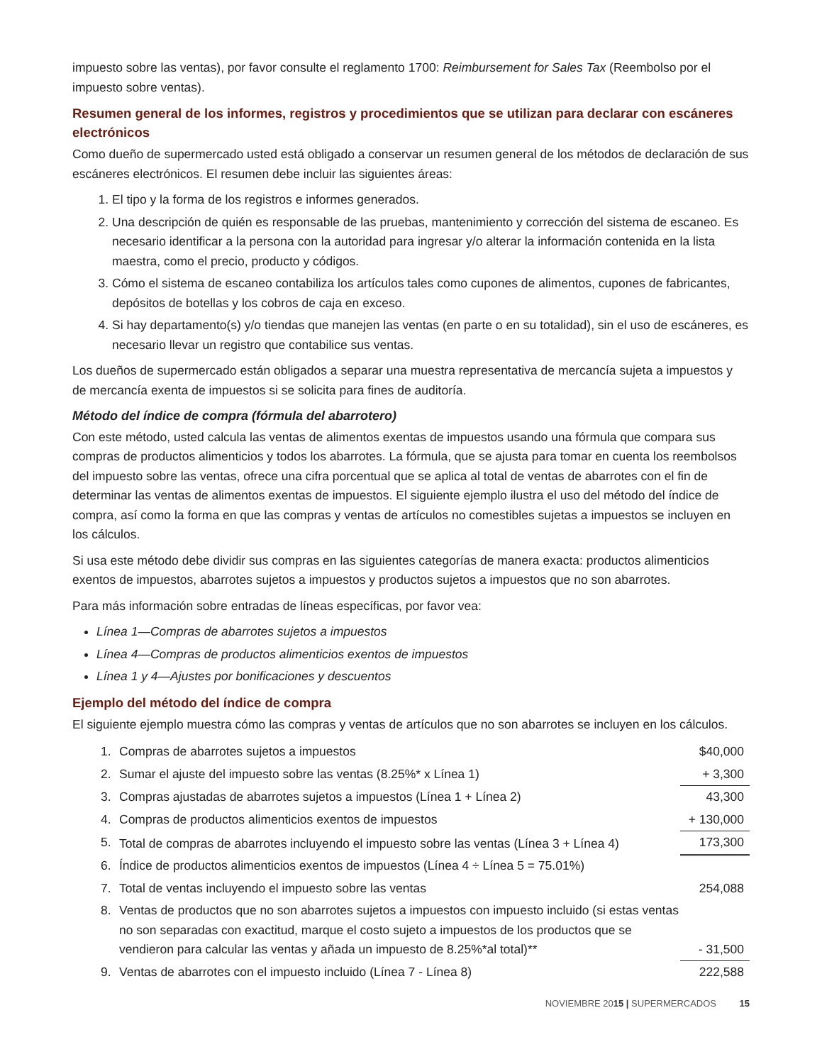impuesto sobre las ventas), por favor consulte el reglamento 1700: Reimbursement for Sales Tax (Reembolso por el impuesto sobre ventas).
Resumen general de los informes, registros y procedimientos que se utilizan para declarar con escáneres electrónicos
Como dueño de supermercado usted está obligado a conservar un resumen general de los métodos de declaración de sus escáneres electrónicos. El resumen debe incluir las siguientes áreas:
1. El tipo y la forma de los registros e informes generados.
2. Una descripción de quién es responsable de las pruebas, mantenimiento y corrección del sistema de escaneo. Es necesario identificar a la persona con la autoridad para ingresar y/o alterar la información contenida en la lista maestra, como el precio, producto y códigos.
3. Cómo el sistema de escaneo contabiliza los artículos tales como cupones de alimentos, cupones de fabricantes, depósitos de botellas y los cobros de caja en exceso.
4. Si hay departamento(s) y/o tiendas que manejen las ventas (en parte o en su totalidad), sin el uso de escáneres, es necesario llevar un registro que contabilice sus ventas.
Los dueños de supermercado están obligados a separar una muestra representativa de mercancía sujeta a impuestos y de mercancía exenta de impuestos si se solicita para fines de auditoría.
Método del índice de compra (fórmula del abarrotero)
Con este método, usted calcula las ventas de alimentos exentas de impuestos usando una fórmula que compara sus compras de productos alimenticios y todos los abarrotes. La fórmula, que se ajusta para tomar en cuenta los reembolsos del impuesto sobre las ventas, ofrece una cifra porcentual que se aplica al total de ventas de abarrotes con el fin de determinar las ventas de alimentos exentas de impuestos. El siguiente ejemplo ilustra el uso del método del índice de compra, así como la forma en que las compras y ventas de artículos no comestibles sujetas a impuestos se incluyen en los cálculos.
Si usa este método debe dividir sus compras en las siguientes categorías de manera exacta: productos alimenticios exentos de impuestos, abarrotes sujetos a impuestos y productos sujetos a impuestos que no son abarrotes.
Para más información sobre entradas de líneas específicas, por favor vea:
Línea 1—Compras de abarrotes sujetos a impuestos
Línea 4—Compras de productos alimenticios exentos de impuestos
Línea 1 y 4—Ajustes por bonificaciones y descuentos
Ejemplo del método del índice de compra
El siguiente ejemplo muestra cómo las compras y ventas de artículos que no son abarrotes se incluyen en los cálculos.
| 1. | Compras de abarrotes sujetos a impuestos | $40,000 |
| 2. | Sumar el ajuste del impuesto sobre las ventas (8.25%* x Línea 1) | + 3,300 |
| 3. | Compras ajustadas de abarrotes sujetos a impuestos (Línea 1 + Línea 2) | 43,300 |
| 4. | Compras de productos alimenticios exentos de impuestos | + 130,000 |
| 5. | Total de compras de abarrotes incluyendo el impuesto sobre las ventas (Línea 3 + Línea 4) | 173,300 |
| 6. | Índice de productos alimenticios exentos de impuestos (Línea 4 ÷ Línea 5 = 75.01%) | |
| 7. | Total de ventas incluyendo el impuesto sobre las ventas | 254,088 |
| 8. | Ventas de productos que no son abarrotes sujetos a impuestos con impuesto incluido (si estas ventas no son separadas con exactitud, marque el costo sujeto a impuestos de los productos que se vendieron para calcular las ventas y añada un impuesto de 8.25%*al total)** | - 31,500 |
| 9. | Ventas de abarrotes con el impuesto incluido (Línea 7 - Línea 8) | 222,588 |
NOVIEMBRE 2015 | SUPERMERCADOS 15